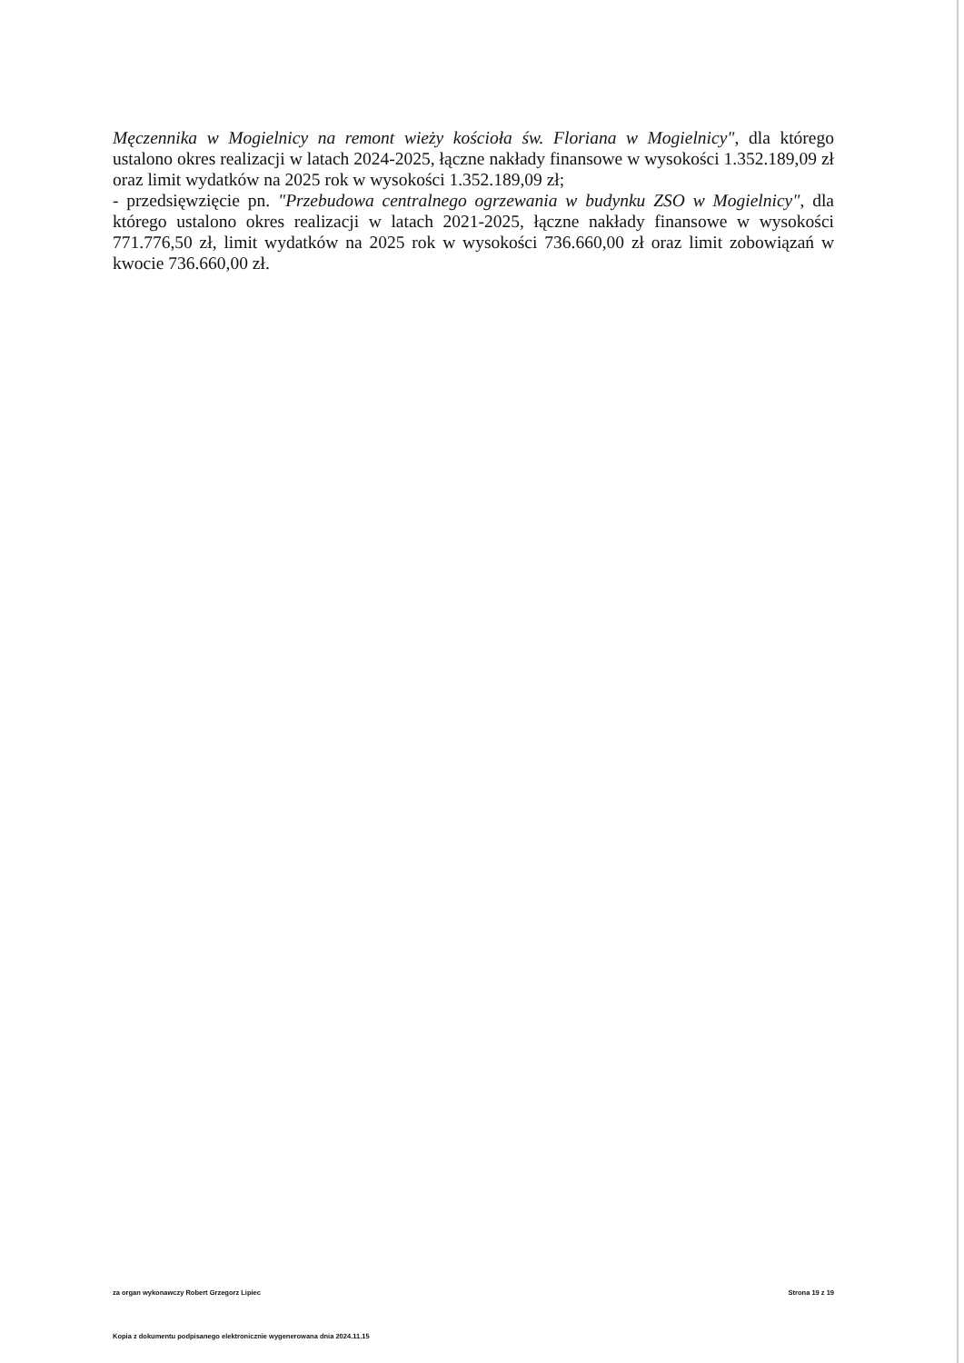Męczennika w Mogielnicy na remont wieży kościoła św. Floriana w Mogielnicy", dla którego ustalono okres realizacji w latach 2024-2025, łączne nakłady finansowe w wysokości 1.352.189,09 zł oraz limit wydatków na 2025 rok w wysokości 1.352.189,09 zł;
- przedsięwzięcie pn. "Przebudowa centralnego ogrzewania w budynku ZSO w Mogielnicy", dla którego ustalono okres realizacji w latach 2021-2025, łączne nakłady finansowe w wysokości 771.776,50 zł, limit wydatków na 2025 rok w wysokości 736.660,00 zł oraz limit zobowiązań w kwocie 736.660,00 zł.
za organ wykonawczy Robert Grzegorz Lipiec Strona 19 z 19
Kopia z dokumentu podpisanego elektronicznie wygenerowana dnia 2024.11.15